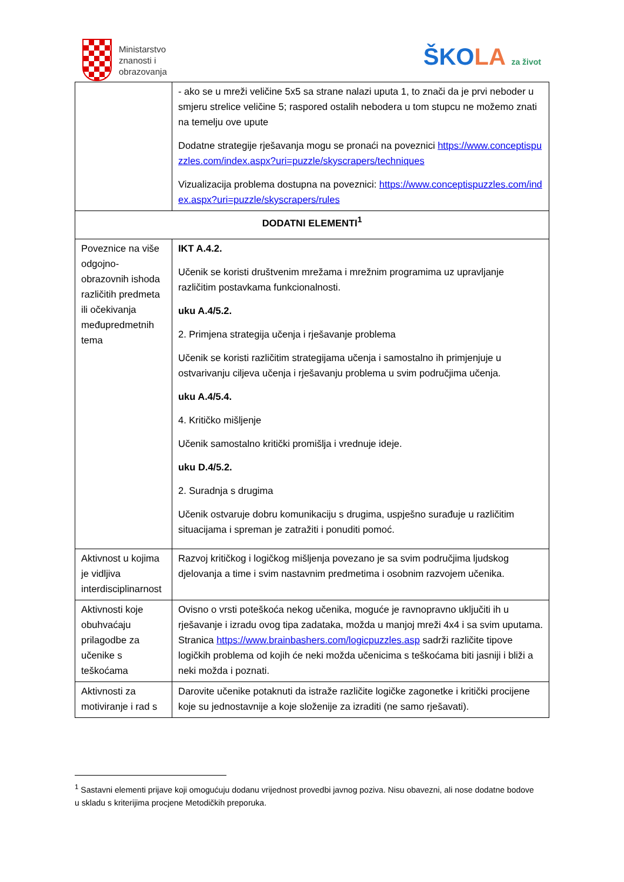Ministarstvo
znanosti i
obrazovanja
ŠKOLA za život
| | - ako se u mreži veličine 5x5 sa strane nalazi uputa 1, to znači da je prvi neboder u smjeru strelice veličine 5; raspored ostalih nebodera u tom stupcu ne možemo znati na temelju ove upute Dodatne strategije rješavanja mogu se pronaći na poveznici https://www.conceptispuzzles.com/index.aspx?uri=puzzle/skyscrapers/techniques Vizualizacija problema dostupna na poveznici: https://www.conceptispuzzles.com/index.aspx?uri=puzzle/skyscrapers/rules |
| DODATNI ELEMENTI<sup>1</sup> | |
| Poveznice na više odgojno-obrazovnih ishoda različitih predmeta ili očekivanja međupredmetnih tema | IKT A.4.2. Učenik se koristi društvenim mrežama i mrežnim programima uz upravljanje različitim postavkama funkcionalnosti. uku A.4/5.2. 2. Primjena strategija učenja i rješavanje problema Učenik se koristi različitim strategijama učenja i samostalno ih primjenjuje u ostvarivanju ciljeva učenja i rješavanju problema u svim područjima učenja. uku A.4/5.4. 4. Kritičko mišljenje Učenik samostalno kritički promišlja i vrednuje ideje. uku D.4/5.2. 2. Suradnja s drugima Učenik ostvaruje dobru komunikaciju s drugima, uspješno surađuje u različitim situacijama i spreman je zatražiti i ponuditi pomoć. |
| Aktivnost u kojima je vidljiva interdisciplinarnost | Razvoj kritičkog i logičkog mišljenja povezano je sa svim područjima ljudskog djelovanja a time i svim nastavnim predmetima i osobnim razvojem učenika. |
| Aktivnosti koje obuhvaćaju prilagodbe za učenike s teškoćama | Ovisno o vrsti poteškoća nekog učenika, moguće je ravnopravno uključiti ih u rješavanje i izradu ovog tipa zadataka, možda u manjoj mreži 4x4 i sa svim uputama. Stranica https://www.brainbashers.com/logicpuzzles.asp sadrži različite tipove logičkih problema od kojih će neki možda učenicima s teškoćama biti jasniji i bliži a neki možda i poznati. |
| Aktivnosti za motiviranje i rad s | Darovite učenike potaknuti da istraže različite logičke zagonetke i kritički procijene koje su jednostavnije a koje složenije za izraditi (ne samo rješavati). |
<sup>1</sup> Sastavni elementi prijave koji omogućuju dodanu vrijednost provedbi javnog poziva. Nisu obavezni, ali nose dodatne bodove u skladu s kriterijima procjene Metodičkih preporuka.